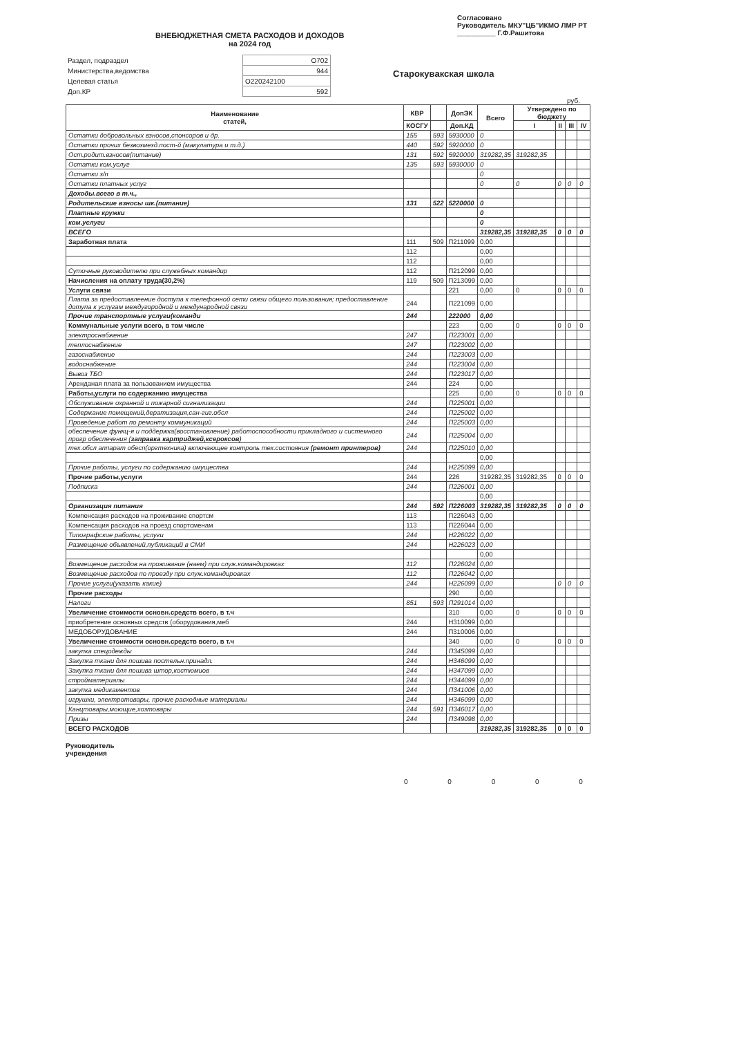ВНЕБЮДЖЕТНАЯ СМЕТА РАСХОДОВ И ДОХОДОВ
на 2024 год
Согласовано
Руководитель МКУ"ЦБ"ИКМО ЛМР РТ
__________ Г.Ф.Рашитова
| Раздел, подраздел | О702 |
| Министерства,ведомства | 944 |
| Целевая статья | О220242100 |
| Доп.КР | 592 |
Старокувакская школа
руб.
| Наименование статей, | КВР | | ДопЭК | Всего | Утверждено по бюджету | | | |
| --- | --- | --- | --- | --- | --- | --- | --- | --- |
| | КОСГУ | | Доп.КД | | I | II | III | IV |
| Остатки добровольных взносов,спонсоров и др. | 155 | 593 | 5930000 | 0 | | | | |
| Остатки прочих безвозмезд.пост-й (макулатура и т.д.) | 440 | 592 | 5920000 | 0 | | | | |
| Ост.родит.взносов(питание) | 131 | 592 | 5920000 | 319282,35 | 319282,35 | | | |
| Остатки ком.услуг | 135 | 593 | 5930000 | 0 | | | | |
| Остатки з/п | | | | 0 | | | | |
| Остатки платных услуг | | | | 0 | 0 | 0 | 0 | 0 |
| Доходы.всего в т.ч., | | | | | | | | |
| Родительские взносы шк.(питание) | 131 | 522 | 5220000 | 0 | | | | |
| Платные кружки | | | | 0 | | | | |
| ком.услуги | | | | 0 | | | | |
| ВСЕГО | | | | 319282,35 | 319282,35 | 0 | 0 | 0 |
| Заработная плата | 111 | 509 | П211099 | 0,00 | | | | |
| | 112 | | | 0,00 | | | | |
| | 112 | | | 0,00 | | | | |
| Суточные руководителю при служебных командир | 112 | | П212099 | 0,00 | | | | |
| Начисления на оплату труда(30,2%) | 119 | 509 | П213099 | 0,00 | | | | |
| Услуги связи | | | 221 | 0,00 | 0 | 0 | 0 | 0 |
| Плата за предоставлеение доступа к телефонной сети связи общего пользования; предоставление дотупа к услугам междугородной и международной связи | 244 | | П221099 | 0,00 | | | | |
| Прочие транспортные услуги(команди | 244 | | 222000 | 0,00 | | | | |
| Коммунальные услуги всего, в том числе | | | 223 | 0,00 | 0 | 0 | 0 | 0 |
| электроснабжение | 247 | | П223001 | 0,00 | | | | |
| теплоснабжение | 247 | | П223002 | 0,00 | | | | |
| газоснабжение | 244 | | П223003 | 0,00 | | | | |
| водоснабжение | 244 | | П223004 | 0,00 | | | | |
| Вывоз ТБО | 244 | | П223017 | 0,00 | | | | |
| Аренданая плата за пользованием имущества | 244 | | 224 | 0,00 | | | | |
| Работы,услуги по содержанию имущества | | | 225 | 0,00 | 0 | 0 | 0 | 0 |
| Обслуживание охранной и пожарной сигнализации | 244 | | П225001 | 0,00 | | | | |
| Содержание помещений,дератизация,сан-гиг.обсл | 244 | | П225002 | 0,00 | | | | |
| Проведение работ по ремонту коммуникаций | 244 | | П225003 | 0,00 | | | | |
| обеспечение функц-я и поддержка(восстановление) работоспособности прикладного и системного прогр обеспечения ( заправка картриджей,ксероксов ) | 244 | | П225004 | 0,00 | | | | |
| тех.обсл аппарат обесп(оргтехника) включающее контроль тех.состояния (ремонт принтеров) | 244 | | П225010 | 0,00 | | | | |
| | | | | 0,00 | | | | |
| Прочие работы, услуги по содержанию имущества | 244 | | Н225099 | 0,00 | | | | |
| Прочие работы,услуги | 244 | | 226 | 319282,35 | 319282,35 | 0 | 0 | 0 |
| Подписка | 244 | | П226001 | 0,00 | | | | |
| | | | | 0,00 | | | | |
| Организация питания | 244 | 592 | П226003 | 319282,35 | 319282,35 | 0 | 0 | 0 |
| Компенсация расходов на проживание спортсм | 113 | | П226043 | 0,00 | | | | |
| Компенсация расходов на проезд спортсменам | 113 | | П226044 | 0,00 | | | | |
| Типографские работы, услуги | 244 | | Н226022 | 0,00 | | | | |
| Размещение объявлений,публикаций в СМИ | 244 | | Н226023 | 0,00 | | | | |
| | | | | 0,00 | | | | |
| Возмещение расходов на проживание (наем) при служ.командировках | 112 | | П226024 | 0,00 | | | | |
| Возмещение расходов по проезду при служ.командировках | 112 | | П226042 | 0,00 | | | | |
| Прочие услуги(указать какие) | 244 | | Н226099 | 0,00 | | 0 | 0 | 0 |
| Прочие расходы | | | 290 | 0,00 | | | | |
| Налоги | 851 | 593 | П291014 | 0,00 | | | | |
| Увеличение стоимости основн.средств всего, в т.ч | | | 310 | 0,00 | 0 | 0 | 0 | 0 |
| приобретение основных средств (оборудования,меб | 244 | | Н310099 | 0,00 | | | | |
| МЕДОБОРУДОВАНИЕ | 244 | | П310006 | 0,00 | | | | |
| Увеличение стоимости основн.средств всего, в т.ч | | | 340 | 0,00 | 0 | 0 | 0 | 0 |
| закупка спецодежды | 244 | | П345099 | 0,00 | | | | |
| Закупка ткани для пошива постельн.принадл. | 244 | | Н346099 | 0,00 | | | | |
| Закупка ткани для пошива штор,костюмиов | 244 | | Н347099 | 0,00 | | | | |
| стройматериалы | 244 | | Н344099 | 0,00 | | | | |
| закупка медикаментов | 244 | | П341006 | 0,00 | | | | |
| игрушки, электротовары, прочие расходные материалы | 244 | | Н346099 | 0,00 | | | | |
| Канцтовары,моющие,хозтовары | 244 | 591 | П346017 | 0,00 | | | | |
| Призы | 244 | | П349098 | 0,00 | | | | |
| ВСЕГО РАСХОДОВ | | | | 319282,35 | 319282,35 | 0 | 0 | 0 |
Руководитель
учреждения
0 0 0 0 0